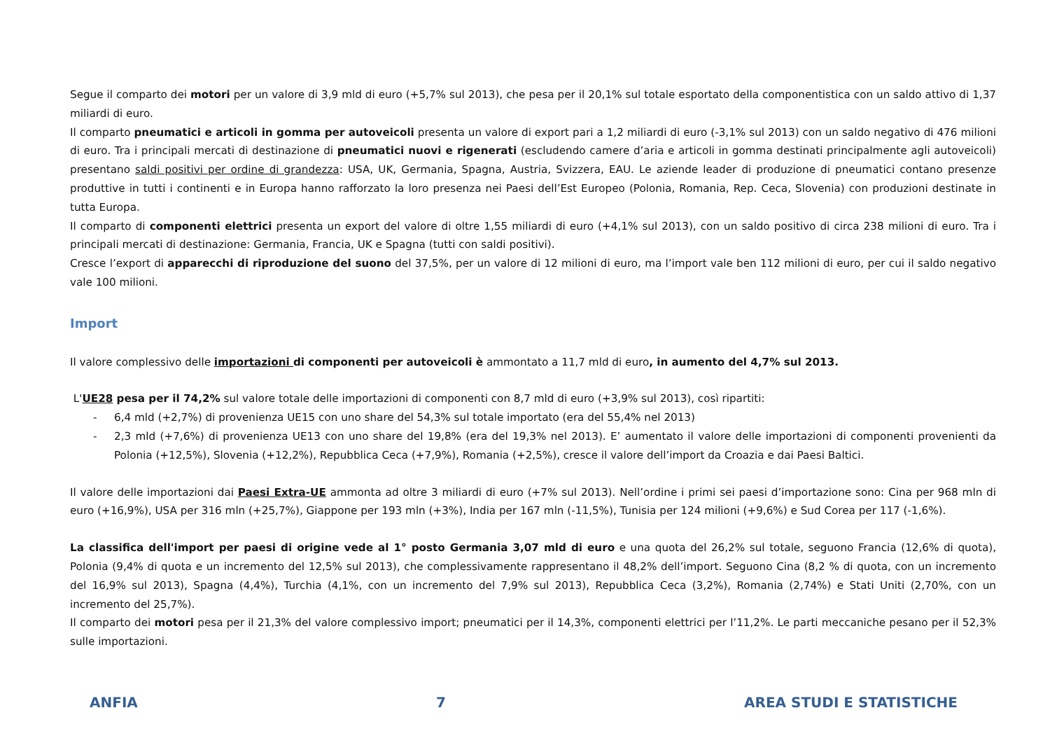Segue il comparto dei motori per un valore di 3,9 mld di euro (+5,7% sul 2013), che pesa per il 20,1% sul totale esportato della componentistica con un saldo attivo di 1,37 miliardi di euro.
Il comparto pneumatici e articoli in gomma per autoveicoli presenta un valore di export pari a 1,2 miliardi di euro (-3,1% sul 2013) con un saldo negativo di 476 milioni di euro. Tra i principali mercati di destinazione di pneumatici nuovi e rigenerati (escludendo camere d’aria e articoli in gomma destinati principalmente agli autoveicoli) presentano saldi positivi per ordine di grandezza: USA, UK, Germania, Spagna, Austria, Svizzera, EAU. Le aziende leader di produzione di pneumatici contano presenze produttive in tutti i continenti e in Europa hanno rafforzato la loro presenza nei Paesi dell’Est Europeo (Polonia, Romania, Rep. Ceca, Slovenia) con produzioni destinate in tutta Europa.
Il comparto di componenti elettrici presenta un export del valore di oltre 1,55 miliardi di euro (+4,1% sul 2013), con un saldo positivo di circa 238 milioni di euro. Tra i principali mercati di destinazione: Germania, Francia, UK e Spagna (tutti con saldi positivi).
Cresce l’export di apparecchi di riproduzione del suono del 37,5%, per un valore di 12 milioni di euro, ma l’import vale ben 112 milioni di euro, per cui il saldo negativo vale 100 milioni.
Import
Il valore complessivo delle importazioni di componenti per autoveicoli è ammontato a 11,7 mld di euro, in aumento del 4,7% sul 2013.
L'UE28 pesa per il 74,2% sul valore totale delle importazioni di componenti con 8,7 mld di euro (+3,9% sul 2013), così ripartiti:
- 6,4 mld (+2,7%) di provenienza UE15 con uno share del 54,3% sul totale importato (era del 55,4% nel 2013)
- 2,3 mld (+7,6%) di provenienza UE13 con uno share del 19,8% (era del 19,3% nel 2013). E’ aumentato il valore delle importazioni di componenti provenienti da Polonia (+12,5%), Slovenia (+12,2%), Repubblica Ceca (+7,9%), Romania (+2,5%), cresce il valore dell’import da Croazia e dai Paesi Baltici.
Il valore delle importazioni dai Paesi Extra-UE ammonta ad oltre 3 miliardi di euro (+7% sul 2013). Nell’ordine i primi sei paesi d’importazione sono: Cina per 968 mln di euro (+16,9%), USA per 316 mln (+25,7%), Giappone per 193 mln (+3%), India per 167 mln (-11,5%), Tunisia per 124 milioni (+9,6%) e Sud Corea per 117 (-1,6%).
La classifica dell'import per paesi di origine vede al 1° posto Germania 3,07 mld di euro e una quota del 26,2% sul totale, seguono Francia (12,6% di quota), Polonia (9,4% di quota e un incremento del 12,5% sul 2013), che complessivamente rappresentano il 48,2% dell’import. Seguono Cina (8,2 % di quota, con un incremento del 16,9% sul 2013), Spagna (4,4%), Turchia (4,1%, con un incremento del 7,9% sul 2013), Repubblica Ceca (3,2%), Romania (2,74%) e Stati Uniti (2,70%, con un incremento del 25,7%).
Il comparto dei motori pesa per il 21,3% del valore complessivo import; pneumatici per il 14,3%, componenti elettrici per l’11,2%. Le parti meccaniche pesano per il 52,3% sulle importazioni.
ANFIA 7 AREA STUDI E STATISTICHE